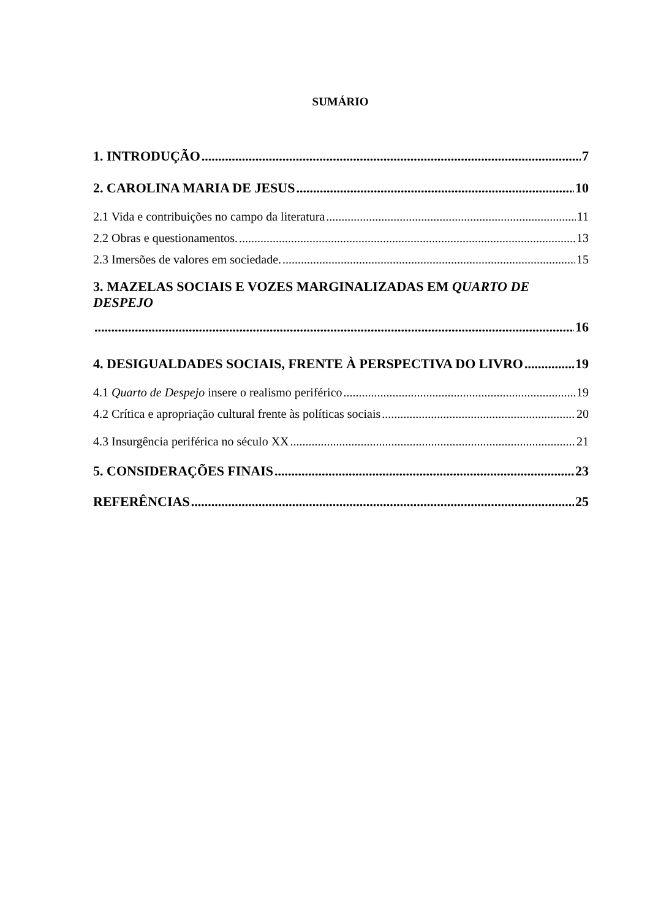SUMÁRIO
1. INTRODUÇÃO 7
2. CAROLINA MARIA DE JESUS 10
2.1 Vida e contribuições no campo da literatura 11
2.2 Obras e questionamentos. 13
2.3 Imersões de valores em sociedade. 15
3. MAZELAS SOCIAIS E VOZES MARGINALIZADAS EM QUARTO DE DESPEJO
16
4. DESIGUALDADES SOCIAIS, FRENTE À PERSPECTIVA DO LIVRO 19
4.1 Quarto de Despejo insere o realismo periférico 19
4.2 Crítica e apropriação cultural frente às políticas sociais 20
4.3 Insurgência periférica no século XX 21
5. CONSIDERAÇÕES FINAIS 23
REFERÊNCIAS 25